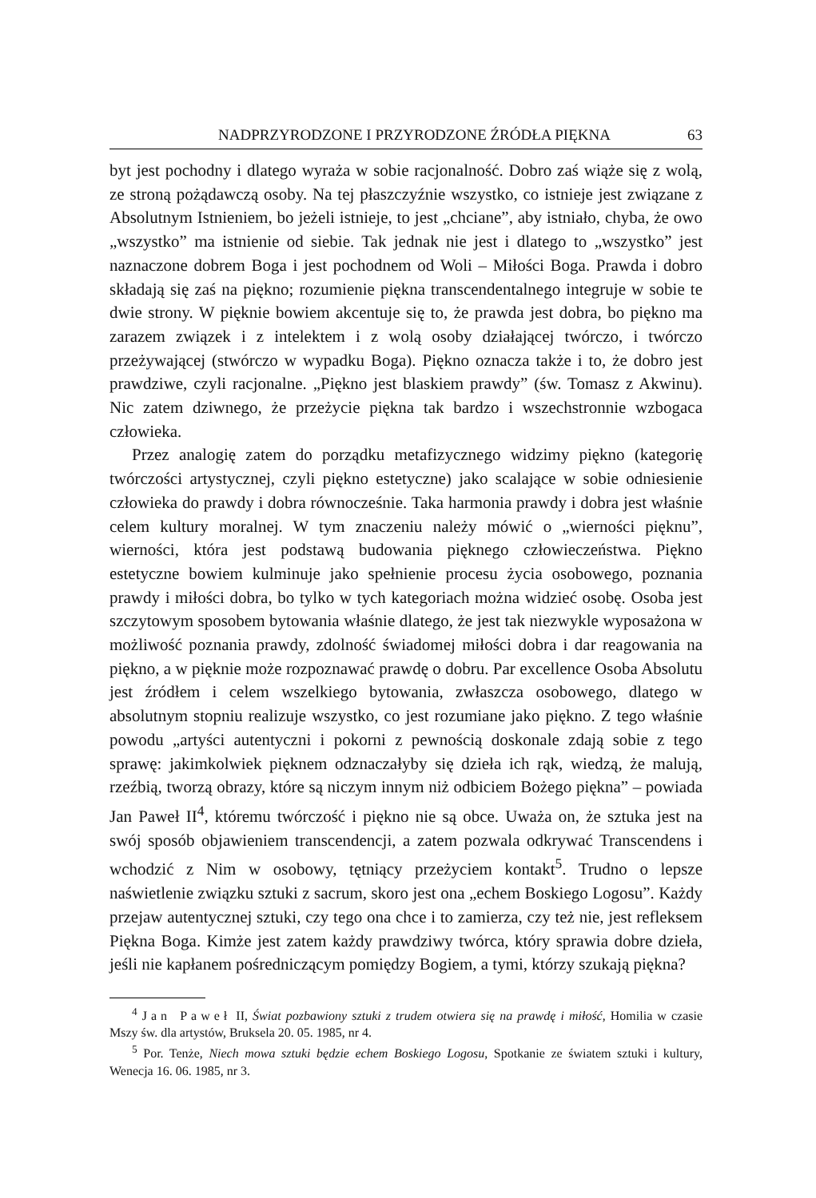NADPRZYRODZONE I PRZYRODZONE ŹRÓDŁA PIĘKNA 63
byt jest pochodny i dlatego wyraża w sobie racjonalność. Dobro zaś wiąże się z wolą, ze stroną pożądawczą osoby. Na tej płaszczyźnie wszystko, co istnieje jest związane z Absolutnym Istnieniem, bo jeżeli istnieje, to jest „chciane”, aby istniało, chyba, że owo „wszystko” ma istnienie od siebie. Tak jednak nie jest i dlatego to „wszystko” jest naznaczone dobrem Boga i jest pochodnem od Woli – Miłości Boga. Prawda i dobro składają się zaś na piękno; rozumienie piękna transcendentalnego integruje w sobie te dwie strony. W pięknie bowiem akcentuje się to, że prawda jest dobra, bo piękno ma zarazem związek i z intelektem i z wolą osoby działającej twórczo, i twórczo przeżywającej (stwórczo w wypadku Boga). Piękno oznacza także i to, że dobro jest prawdziwe, czyli racjonalne. „Piękno jest blaskiem prawdy” (św. Tomasz z Akwinu). Nic zatem dziwnego, że przeżycie piękna tak bardzo i wszechstronnie wzbogaca człowieka.
Przez analogię zatem do porządku metafizycznego widzimy piękno (kategorię twórczości artystycznej, czyli piękno estetyczne) jako scalające w sobie odniesienie człowieka do prawdy i dobra równocześnie. Taka harmonia prawdy i dobra jest właśnie celem kultury moralnej. W tym znaczeniu należy mówić o „wierności pięknu”, wierności, która jest podstawą budowania pięknego człowieczeństwa. Piękno estetyczne bowiem kulminuje jako spełnienie procesu życia osobowego, poznania prawdy i miłości dobra, bo tylko w tych kategoriach można widzieć osobę. Osoba jest szczytowym sposobem bytowania właśnie dlatego, że jest tak niezwykle wyposażona w możliwość poznania prawdy, zdolność świadomej miłości dobra i dar reagowania na piękno, a w pięknie może rozpoznawać prawdę o dobru. Par excellence Osoba Absolutu jest źródłem i celem wszelkiego bytowania, zwłaszcza osobowego, dlatego w absolutnym stopniu realizuje wszystko, co jest rozumiane jako piękno. Z tego właśnie powodu „artyści autentyczni i pokorni z pewnością doskonale zdają sobie z tego sprawę: jakimkolwiek pięknem odznaczałyby się dzieła ich rąk, wiedzą, że malują, rzeźbią, tworzą obrazy, które są niczym innym niż odbiciem Bożego piękna” – powiada Jan Paweł II<sup>4</sup>, któremu twórczość i piękno nie są obce. Uważa on, że sztuka jest na swój sposób objawieniem transcendencji, a zatem pozwala odkrywać Transcendens i wchodzić z Nim w osobowy, tętniący przeżyciem kontakt<sup>5</sup>. Trudno o lepsze naświetlenie związku sztuki z sacrum, skoro jest ona „echem Boskiego Logosu”. Każdy przejaw autentycznej sztuki, czy tego ona chce i to zamierza, czy też nie, jest refleksem Piękna Boga. Kimże jest zatem każdy prawdziwy twórca, który sprawia dobre dzieła, jeśli nie kapłanem pośredniczącym pomiędzy Bogiem, a tymi, którzy szukają piękna?
<sup>4</sup> Jan Paweł II, Świat pozbawiony sztuki z trudem otwiera się na prawdę i miłość, Homilia w czasie Mszy św. dla artystów, Bruksela 20. 05. 1985, nr 4.
<sup>5</sup> Por. Tenże, Niech mowa sztuki będzie echem Boskiego Logosu, Spotkanie ze światem sztuki i kultury, Wenecja 16. 06. 1985, nr 3.